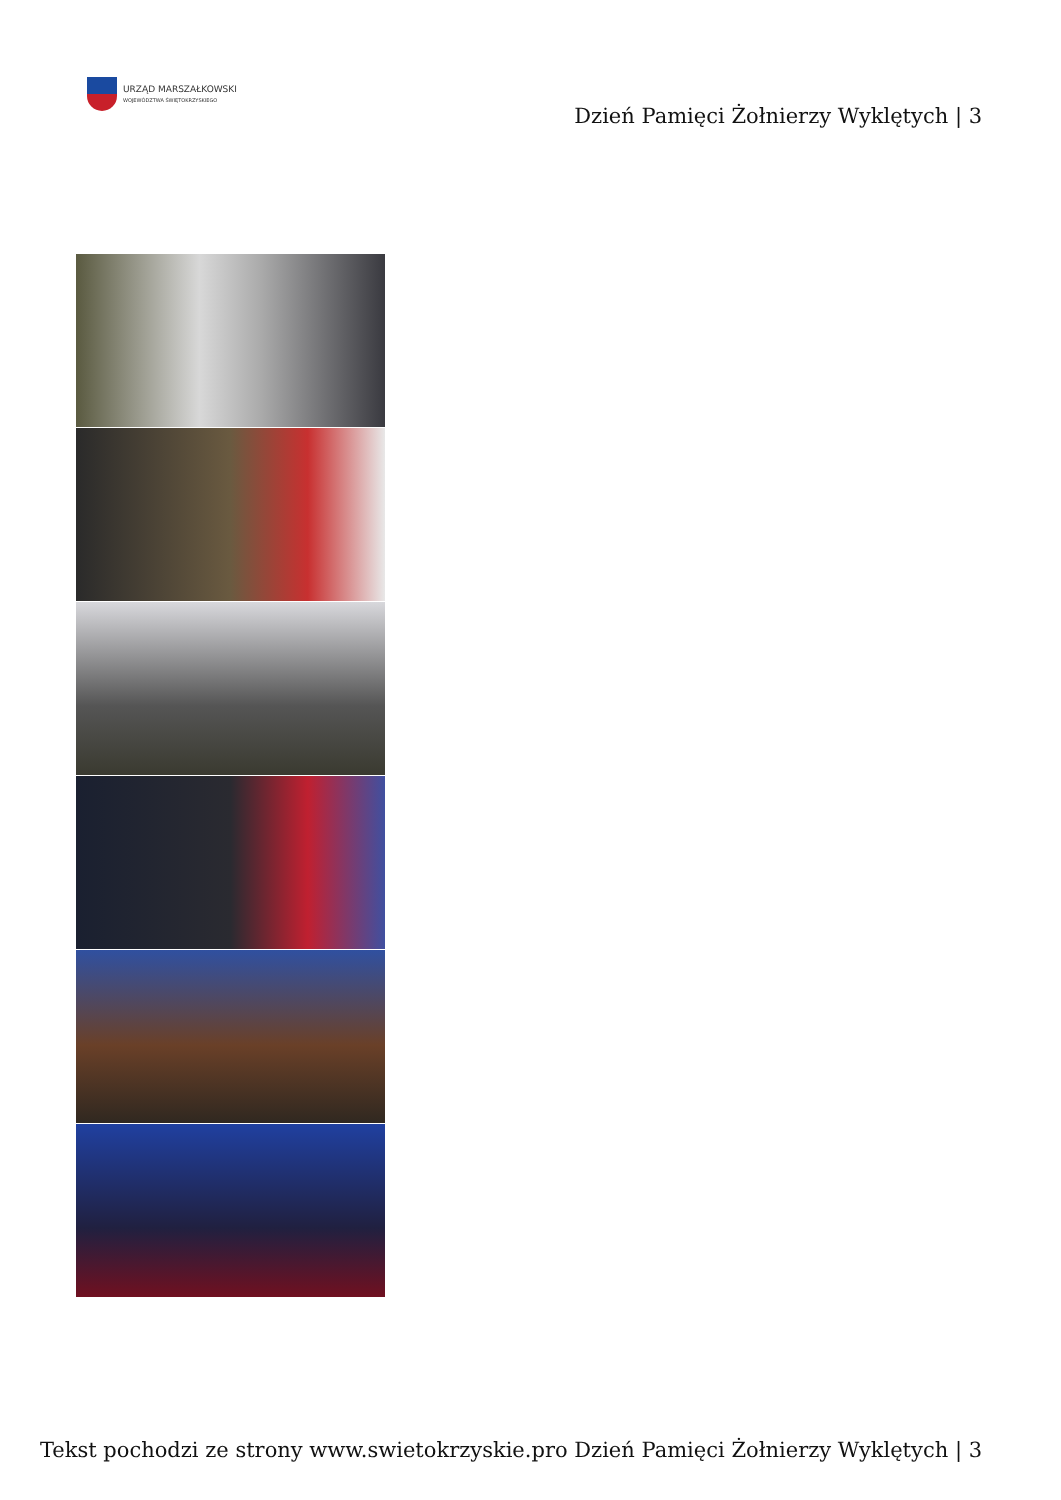URZĄD MARSZAŁKOWSKI
WOJEWÓDZTWA ŚWIĘTOKRZYSKIEGO
Dzień Pamięci Żołnierzy Wyklętych | 3
Tekst pochodzi ze strony www.swietokrzyskie.pro Dzień Pamięci Żołnierzy Wyklętych | 3